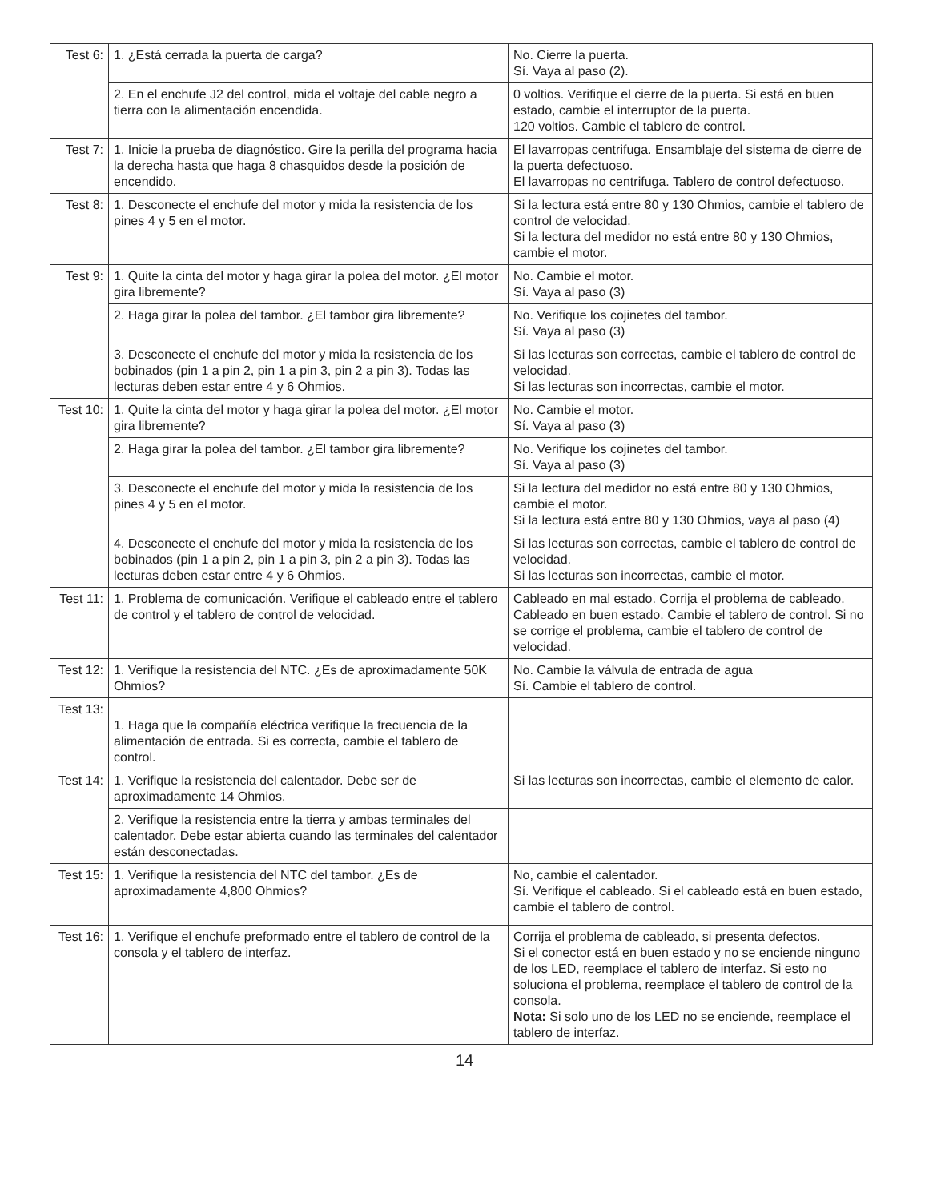| Test 6: | 1. ¿Está cerrada la puerta de carga? | No. Cierre la puerta. Sí. Vaya al paso (2). |
| | 2. En el enchufe J2 del control, mida el voltaje del cable negro a tierra con la alimentación encendida. | 0 voltios. Verifique el cierre de la puerta. Si está en buen estado, cambie el interruptor de la puerta. 120 voltios. Cambie el tablero de control. |
| Test 7: | 1. Inicie la prueba de diagnóstico. Gire la perilla del programa hacia la derecha hasta que haga 8 chasquidos desde la posición de encendido. | El lavarropas centrifuga. Ensamblaje del sistema de cierre de la puerta defectuoso. El lavarropas no centrifuga. Tablero de control defectuoso. |
| Test 8: | 1. Desconecte el enchufe del motor y mida la resistencia de los pines 4 y 5 en el motor. | Si la lectura está entre 80 y 130 Ohmios, cambie el tablero de control de velocidad. Si la lectura del medidor no está entre 80 y 130 Ohmios, cambie el motor. |
| Test 9: | 1. Quite la cinta del motor y haga girar la polea del motor. ¿El motor gira libremente? | No. Cambie el motor. Sí. Vaya al paso (3) |
| | 2. Haga girar la polea del tambor. ¿El tambor gira libremente? | No. Verifique los cojinetes del tambor. Sí. Vaya al paso (3) |
| | 3. Desconecte el enchufe del motor y mida la resistencia de los bobinados (pin 1 a pin 2, pin 1 a pin 3, pin 2 a pin 3). Todas las lecturas deben estar entre 4 y 6 Ohmios. | Si las lecturas son correctas, cambie el tablero de control de velocidad. Si las lecturas son incorrectas, cambie el motor. |
| Test 10: | 1. Quite la cinta del motor y haga girar la polea del motor. ¿El motor gira libremente? | No. Cambie el motor. Sí. Vaya al paso (3) |
| | 2. Haga girar la polea del tambor. ¿El tambor gira libremente? | No. Verifique los cojinetes del tambor. Sí. Vaya al paso (3) |
| | 3. Desconecte el enchufe del motor y mida la resistencia de los pines 4 y 5 en el motor. | Si la lectura del medidor no está entre 80 y 130 Ohmios, cambie el motor. Si la lectura está entre 80 y 130 Ohmios, vaya al paso (4) |
| | 4. Desconecte el enchufe del motor y mida la resistencia de los bobinados (pin 1 a pin 2, pin 1 a pin 3, pin 2 a pin 3). Todas las lecturas deben estar entre 4 y 6 Ohmios. | Si las lecturas son correctas, cambie el tablero de control de velocidad. Si las lecturas son incorrectas, cambie el motor. |
| Test 11: | 1. Problema de comunicación. Verifique el cableado entre el tablero de control y el tablero de control de velocidad. | Cableado en mal estado. Corrija el problema de cableado. Cableado en buen estado. Cambie el tablero de control. Si no se corrige el problema, cambie el tablero de control de velocidad. |
| Test 12: | 1. Verifique la resistencia del NTC. ¿Es de aproximadamente 50K Ohmios? | No. Cambie la válvula de entrada de agua Sí. Cambie el tablero de control. |
| Test 13: | 1. Haga que la compañía eléctrica verifique la frecuencia de la alimentación de entrada. Si es correcta, cambie el tablero de control. | |
| Test 14: | 1. Verifique la resistencia del calentador. Debe ser de aproximadamente 14 Ohmios. | Si las lecturas son incorrectas, cambie el elemento de calor. |
| | 2. Verifique la resistencia entre la tierra y ambas terminales del calentador. Debe estar abierta cuando las terminales del calentador están desconectadas. | |
| Test 15: | 1. Verifique la resistencia del NTC del tambor. ¿Es de aproximadamente 4,800 Ohmios? | No, cambie el calentador. Sí. Verifique el cableado. Si el cableado está en buen estado, cambie el tablero de control. |
| Test 16: | 1. Verifique el enchufe preformado entre el tablero de control de la consola y el tablero de interfaz. | Corrija el problema de cableado, si presenta defectos. Si el conector está en buen estado y no se enciende ninguno de los LED, reemplace el tablero de interfaz. Si esto no soluciona el problema, reemplace el tablero de control de la consola. Nota: Si solo uno de los LED no se enciende, reemplace el tablero de interfaz. |
14